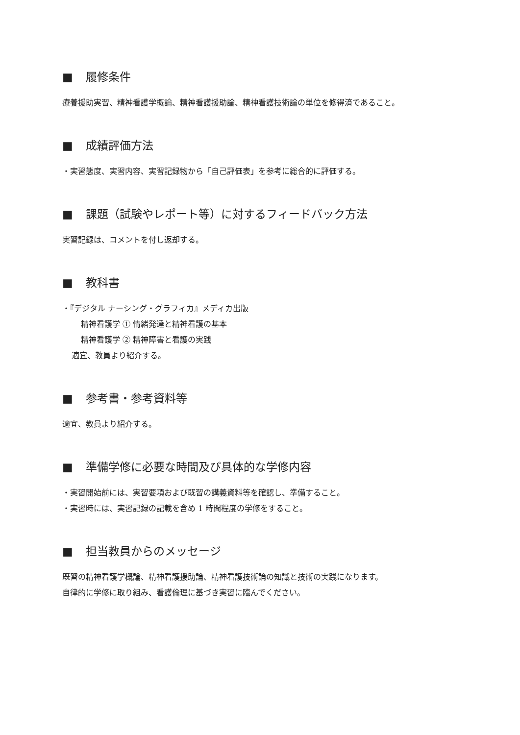■ 履修条件
療養援助実習、精神看護学概論、精神看護援助論、精神看護技術論の単位を修得済であること。
■ 成績評価方法
・実習態度、実習内容、実習記録物から「自己評価表」を参考に総合的に評価する。
■ 課題（試験やレポート等）に対するフィードバック方法
実習記録は、コメントを付し返却する。
■ 教科書
・『デジタル ナーシング・グラフィカ』メディカ出版
精神看護学 ① 情緒発達と精神看護の基本
精神看護学 ② 精神障害と看護の実践
適宜、教員より紹介する。
■ 参考書・参考資料等
適宜、教員より紹介する。
■ 準備学修に必要な時間及び具体的な学修内容
・実習開始前には、実習要項および既習の講義資料等を確認し、準備すること。
・実習時には、実習記録の記載を含め 1 時間程度の学修をすること。
■ 担当教員からのメッセージ
既習の精神看護学概論、精神看護援助論、精神看護技術論の知識と技術の実践になります。
自律的に学修に取り組み、看護倫理に基づき実習に臨んでください。